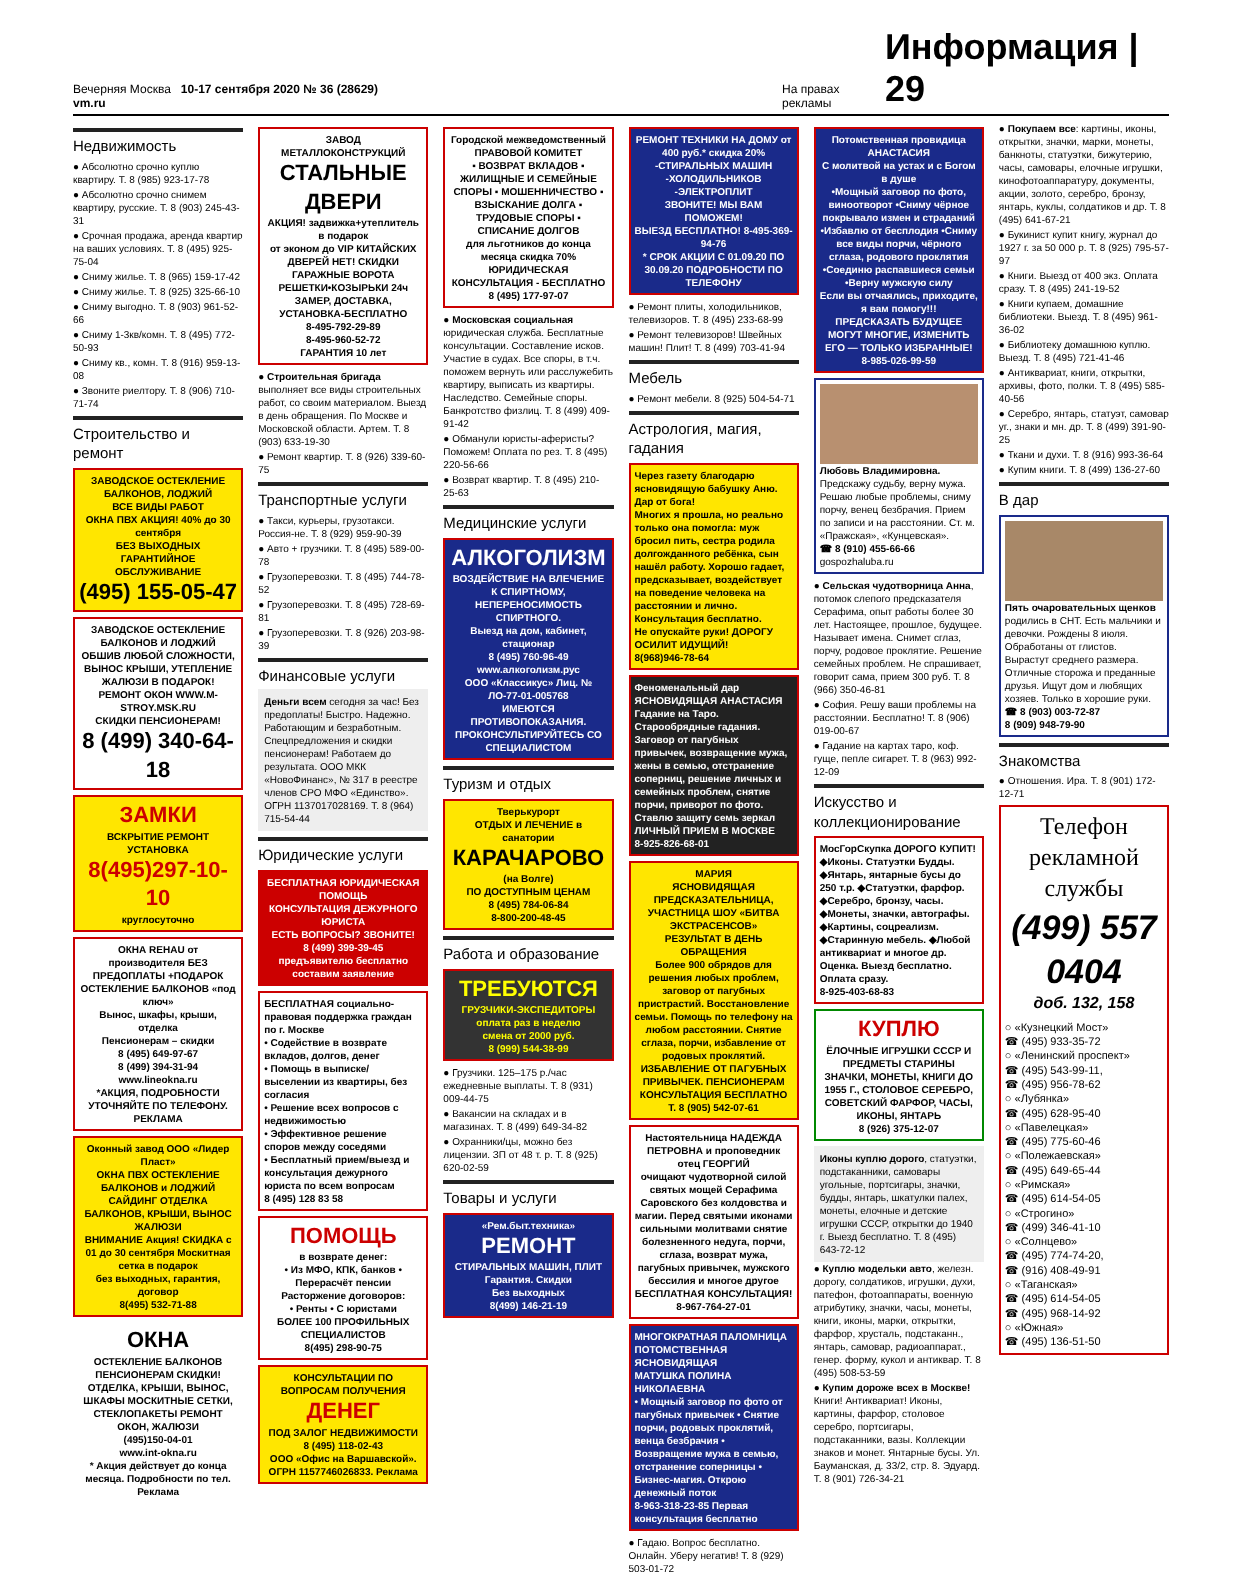Вечерняя Москва 10-17 сентября 2020 № 36 (28629) vm.ru На правах рекламы Информация | 29
Недвижимость
● Абсолютно срочно куплю квартиру. Т. 8 (985) 923-17-78
● Абсолютно срочно снимем квартиру, русские. Т. 8 (903) 245-43-31
● Срочная продажа, аренда квартир на ваших условиях. Т. 8 (495) 925-75-04
● Сниму жилье. Т. 8 (965) 159-17-42
● Сниму жилье. Т. 8 (925) 325-66-10
● Сниму выгодно. Т. 8 (903) 961-52-66
● Сниму 1-3кв/комн. Т. 8 (495) 772-50-93
● Сниму кв., комн. Т. 8 (916) 959-13-08
● Звоните риелтору. Т. 8 (906) 710-71-74
Строительство и ремонт
ЗАВОДСКОЕ ОСТЕКЛЕНИЕ БАЛКОНОВ, ЛОДЖИЙ
ВСЕ ВИДЫ РАБОТ
ОКНА ПВХ АКЦИЯ! 40% до 30 сентября
БЕЗ ВЫХОДНЫХ ГАРАНТИЙНОЕ ОБСЛУЖИВАНИЕ
(495) 155-05-47
ЗАВОДСКОЕ ОСТЕКЛЕНИЕ БАЛКОНОВ И ЛОДЖИЙ
ОБШИВ ЛЮБОЙ СЛОЖНОСТИ, ВЫНОС КРЫШИ, УТЕПЛЕНИЕ
ЖАЛЮЗИ В ПОДАРОК!
РЕМОНТ ОКОН WWW.M-STROY.MSK.RU
СКИДКИ ПЕНСИОНЕРАМ!
8 (499) 340-64-18
ЗАМКИ
ВСКРЫТИЕ РЕМОНТ УСТАНОВКА
8(495)297-10-10
круглосуточно
ОКНА REHAU от производителя БЕЗ ПРЕДОПЛАТЫ +ПОДАРОК
ОСТЕКЛЕНИЕ БАЛКОНОВ «под ключ»
Вынос, шкафы, крыши, отделка
Пенсионерам – скидки
8 (495) 649-97-67
8 (499) 394-31-94
www.lineokna.ru
*АКЦИЯ, ПОДРОБНОСТИ УТОЧНЯЙТЕ ПО ТЕЛЕФОНУ. РЕКЛАМА
Оконный завод ООО «Лидер Пласт»
ОКНА ПВХ ОСТЕКЛЕНИЕ БАЛКОНОВ и ЛОДЖИЙ
САЙДИНГ ОТДЕЛКА БАЛКОНОВ, КРЫШИ, ВЫНОС ЖАЛЮЗИ
ВНИМАНИЕ Акция! СКИДКА с 01 до 30 сентября Москитная сетка в подарок
без выходных, гарантия, договор
8(495) 532-71-88
ОКНА
ОСТЕКЛЕНИЕ БАЛКОНОВ
ПЕНСИОНЕРАМ СКИДКИ!
ОТДЕЛКА, КРЫШИ, ВЫНОС, ШКАФЫ МОСКИТНЫЕ СЕТКИ, СТЕКЛОПАКЕТЫ РЕМОНТ ОКОН, ЖАЛЮЗИ
(495)150-04-01
www.int-okna.ru
* Акция действует до конца месяца. Подробности по тел. Реклама
ЗАВОД МЕТАЛЛОКОНСТРУКЦИЙ
СТАЛЬНЫЕ ДВЕРИ
АКЦИЯ! задвижка+утеплитель в подарок
от эконом до VIP КИТАЙСКИХ ДВЕРЕЙ НЕТ! СКИДКИ
ГАРАЖНЫЕ ВОРОТА РЕШЕТКИ•КОЗЫРЬКИ 24ч
ЗАМЕР, ДОСТАВКА, УСТАНОВКА-БЕСПЛАТНО
8-495-792-29-89
8-495-960-52-72
ГАРАНТИЯ 10 лет
● Строительная бригада выполняет все виды строительных работ, со своим материалом. Выезд в день обращения. По Москве и Московской области. Артем. Т. 8 (903) 633-19-30
● Ремонт квартир. Т. 8 (926) 339-60-75
Транспортные услуги
● Такси, курьеры, грузотакси. Россия-не. Т. 8 (929) 959-90-39
● Авто + грузчики. Т. 8 (495) 589-00-78
● Грузоперевозки. Т. 8 (495) 744-78-52
● Грузоперевозки. Т. 8 (495) 728-69-81
● Грузоперевозки. Т. 8 (926) 203-98-39
Финансовые услуги
Деньги всем сегодня за час! Без предоплаты! Быстро. Надежно. Работающим и безработным. Спецпредложения и скидки пенсионерам! Работаем до результата. ООО МКК «НовоФинанс», № 317 в реестре членов СРО МФО «Единство». ОГРН 1137017028169. Т. 8 (964) 715-54-44
Юридические услуги
БЕСПЛАТНАЯ ЮРИДИЧЕСКАЯ ПОМОЩЬ
КОНСУЛЬТАЦИЯ ДЕЖУРНОГО ЮРИСТА
ЕСТЬ ВОПРОСЫ? ЗВОНИТЕ!
8 (499) 399-39-45
предъявителю бесплатно составим заявление
БЕСПЛАТНАЯ социально-правовая поддержка граждан по г. Москве
• Содействие в возврате вкладов, долгов, денег
• Помощь в выписке/выселении из квартиры, без согласия
• Решение всех вопросов с недвижимостью
• Эффективное решение споров между соседями
• Бесплатный прием/выезд и консультация дежурного юриста по всем вопросам
8 (495) 128 83 58
ПОМОЩЬ
в возврате денег:
• Из МФО, КПК, банков • Перерасчёт пенсии
Расторжение договоров:
• Ренты • С юристами
БОЛЕЕ 100 ПРОФИЛЬНЫХ СПЕЦИАЛИСТОВ
8(495) 298-90-75
КОНСУЛЬТАЦИИ ПО ВОПРОСАМ ПОЛУЧЕНИЯ
ДЕНЕГ
ПОД ЗАЛОГ НЕДВИЖИМОСТИ
8 (495) 118-02-43
ООО «Офис на Варшавской». ОГРН 1157746026833. Реклама
Городской межведомственный ПРАВОВОЙ КОМИТЕТ
▪ ВОЗВРАТ ВКЛАДОВ ▪ ЖИЛИЩНЫЕ И СЕМЕЙНЫЕ СПОРЫ ▪ МОШЕННИЧЕСТВО ▪ ВЗЫСКАНИЕ ДОЛГА ▪ ТРУДОВЫЕ СПОРЫ ▪ СПИСАНИЕ ДОЛГОВ
для льготников до конца месяца скидка 70%
ЮРИДИЧЕСКАЯ КОНСУЛЬТАЦИЯ - БЕСПЛАТНО
8 (495) 177-97-07
● Московская социальная юридическая служба. Бесплатные консультации. Составление исков. Участие в судах. Все споры, в т.ч. поможем вернуть или расслужебить квартиру, выписать из квартиры. Наследство. Семейные споры. Банкротство физлиц. Т. 8 (499) 409-91-42
● Обманули юристы-аферисты? Поможем! Оплата по рез. Т. 8 (495) 220-56-66
● Возврат квартир. Т. 8 (495) 210-25-63
Медицинские услуги
АЛКОГОЛИЗМ
ВОЗДЕЙСТВИЕ НА ВЛЕЧЕНИЕ К СПИРТНОМУ, НЕПЕРЕНОСИМОСТЬ СПИРТНОГО.
Выезд на дом, кабинет, стационар
8 (495) 760-96-49
www.алкоголизм.рус
ООО «Классикус» Лиц. № ЛО-77-01-005768
ИМЕЮТСЯ ПРОТИВОПОКАЗАНИЯ. ПРОКОНСУЛЬТИРУЙТЕСЬ СО СПЕЦИАЛИСТОМ
Туризм и отдых
Тверькурорт
ОТДЫХ И ЛЕЧЕНИЕ в санатории
КАРАЧАРОВО
(на Волге)
ПО ДОСТУПНЫМ ЦЕНАМ
8 (495) 784-06-84
8-800-200-48-45
Работа и образование
ТРЕБУЮТСЯ
ГРУЗЧИКИ-ЭКСПЕДИТОРЫ
оплата раз в неделю
смена от 2000 руб.
8 (999) 544-38-99
● Грузчики. 125–175 р./час ежедневные выплаты. Т. 8 (931) 009-44-75
● Вакансии на складах и в магазинах. Т. 8 (499) 649-34-82
● Охранники/цы, можно без лицензии. ЗП от 48 т. р. Т. 8 (925) 620-02-59
Товары и услуги
«Рем.быт.техника»
РЕМОНТ
СТИРАЛЬНЫХ МАШИН, ПЛИТ
Гарантия. Скидки
Без выходных
8(499) 146-21-19
РЕМОНТ ТЕХНИКИ НА ДОМУ от 400 руб.* скидка 20%
-СТИРАЛЬНЫХ МАШИН
-ХОЛОДИЛЬНИКОВ
-ЭЛЕКТРОПЛИТ
ЗВОНИТЕ! МЫ ВАМ ПОМОЖЕМ!
ВЫЕЗД БЕСПЛАТНО! 8-495-369-94-76
* СРОК АКЦИИ С 01.09.20 ПО 30.09.20 ПОДРОБНОСТИ ПО ТЕЛЕФОНУ
● Ремонт плиты, холодильников, телевизоров. Т. 8 (495) 233-68-99
● Ремонт телевизоров! Швейных машин! Плит! Т. 8 (499) 703-41-94
Мебель
● Ремонт мебели. 8 (925) 504-54-71
Астрология, магия, гадания
Через газету благодарю ясновидящую бабушку Аню. Дар от бога!
Многих я прошла, но реально только она помогла: муж бросил пить, сестра родила долгожданного ребёнка, сын нашёл работу. Хорошо гадает, предсказывает, воздействует на поведение человека на расстоянии и лично.
Консультация бесплатно.
Не опускайте руки! ДОРОГУ ОСИЛИТ ИДУЩИЙ!
8(968)946-78-64
Феноменальный дар ЯСНОВИДЯЩАЯ АНАСТАСИЯ
Гадание на Таро. Старообрядные гадания. Заговор от пагубных привычек, возвращение мужа, жены в семью, отстранение соперниц, решение личных и семейных проблем, снятие порчи, приворот по фото. Ставлю защиту семь зеркал
ЛИЧНЫЙ ПРИЕМ В МОСКВЕ
8-925-826-68-01
МАРИЯ
ЯСНОВИДЯЩАЯ ПРЕДСКАЗАТЕЛЬНИЦА, УЧАСТНИЦА ШОУ «БИТВА ЭКСТРАСЕНСОВ»
РЕЗУЛЬТАТ В ДЕНЬ ОБРАЩЕНИЯ
Более 900 обрядов для решения любых проблем, заговор от пагубных пристрастий. Восстановление семьи. Помощь по телефону на любом расстоянии. Снятие сглаза, порчи, избавление от родовых проклятий.
ИЗБАВЛЕНИЕ ОТ ПАГУБНЫХ ПРИВЫЧЕК. ПЕНСИОНЕРАМ КОНСУЛЬТАЦИЯ БЕСПЛАТНО
Т. 8 (905) 542-07-61
Настоятельница НАДЕЖДА ПЕТРОВНА и проповедник отец ГЕОРГИЙ
очищают чудотворной силой святых мощей Серафима Саровского без колдовства и магии. Перед святыми иконами сильными молитвами снятие болезненного недуга, порчи, сглаза, возврат мужа, пагубных привычек, мужского бессилия и многое другое
БЕСПЛАТНАЯ КОНСУЛЬТАЦИЯ!
8-967-764-27-01
МНОГОКРАТНАЯ ПАЛОМНИЦА ПОТОМСТВЕННАЯ ЯСНОВИДЯЩАЯ
МАТУШКА ПОЛИНА НИКОЛАЕВНА
• Мощный заговор по фото от пагубных привычек • Снятие порчи, родовых проклятий, венца безбрачия • Возвращение мужа в семью, отстранение соперницы • Бизнес-магия. Открою денежный поток
8-963-318-23-85 Первая консультация бесплатно
● Гадаю. Вопрос бесплатно. Онлайн. Уберу негатив! Т. 8 (929) 503-01-72
Потомственная провидица АНАСТАСИЯ
С молитвой на устах и с Богом в душе
•Мощный заговор по фото, виноотворот •Сниму чёрное покрывало измен и страданий •Избавлю от бесплодия •Сниму все виды порчи, чёрного сглаза, родового проклятия •Соединю распавшиеся семьи •Верну мужскую силу
Если вы отчаялись, приходите, я вам помогу!!!
ПРЕДСКАЗАТЬ БУДУЩЕЕ МОГУТ МНОГИЕ, ИЗМЕНИТЬ ЕГО — ТОЛЬКО ИЗБРАННЫЕ!
8-985-026-99-59
Любовь Владимировна. Предскажу судьбу, верну мужа. Решаю любые проблемы, сниму порчу, венец безбрачия. Прием по записи и на расстоянии. Ст. м. «Пражская», «Кунцевская».
☎ 8 (910) 455-66-66
gospozhaluba.ru
● Сельская чудотворница Анна, потомок слепого предсказателя Серафима, опыт работы более 30 лет. Настоящее, прошлое, будущее. Называет имена. Снимет сглаз, порчу, родовое проклятие. Решение семейных проблем. Не спрашивает, говорит сама, прием 300 руб. Т. 8 (966) 350-46-81
● София. Решу ваши проблемы на расстоянии. Бесплатно! Т. 8 (906) 019-00-67
● Гадание на картах таро, коф. гуще, пепле сигарет. Т. 8 (963) 992-12-09
Искусство и коллекционирование
МосГорСкупка ДОРОГО КУПИТ!
◆Иконы. Статуэтки Будды. ◆Янтарь, янтарные бусы до 250 т.р. ◆Статуэтки, фарфор. ◆Серебро, бронзу, часы. ◆Монеты, значки, автографы. ◆Картины, соцреализм. ◆Старинную мебель. ◆Любой антиквариат и многое др.
Оценка. Выезд бесплатно. Оплата сразу.
8-925-403-68-83
КУПЛЮ
ЁЛОЧНЫЕ ИГРУШКИ СССР И ПРЕДМЕТЫ СТАРИНЫ
ЗНАЧКИ, МОНЕТЫ, КНИГИ ДО 1955 Г., СТОЛОВОЕ СЕРЕБРО, СОВЕТСКИЙ ФАРФОР, ЧАСЫ, ИКОНЫ, ЯНТАРЬ
8 (926) 375-12-07
Иконы куплю дорого, статуэтки, подстаканники, самовары угольные, портсигары, значки, будды, янтарь, шкатулки палех, монеты, елочные и детские игрушки СССР, открытки до 1940 г. Выезд бесплатно. Т. 8 (495) 643-72-12
● Куплю модельки авто, железн. дорогу, солдатиков, игрушки, духи, патефон, фотоаппараты, военную атрибутику, значки, часы, монеты, книги, иконы, марки, открытки, фарфор, хрусталь, подстаканн., янтарь, самовар, радиоаппарат., генер. форму, кукол и антиквар. Т. 8 (495) 508-53-59
● Купим дороже всех в Москве! Книги! Антиквариат! Иконы, картины, фарфор, столовое серебро, портсигары, подстаканники, вазы. Коллекции знаков и монет. Янтарные бусы. Ул. Бауманская, д. 33/2, стр. 8. Эдуард. Т. 8 (901) 726-34-21
● Покупаем все: картины, иконы, открытки, значки, марки, монеты, банкноты, статуэтки, бижутерию, часы, самовары, елочные игрушки, кинофотоаппаратуру, документы, акции, золото, серебро, бронзу, янтарь, куклы, солдатиков и др. Т. 8 (495) 641-67-21
● Букинист купит книгу, журнал до 1927 г. за 50 000 р. Т. 8 (925) 795-57-97
● Книги. Выезд от 400 экз. Оплата сразу. Т. 8 (495) 241-19-52
● Книги купаем, домашние библиотеки. Выезд. Т. 8 (495) 961-36-02
● Библиотеку домашнюю куплю. Выезд. Т. 8 (495) 721-41-46
● Антиквариат, книги, открытки, архивы, фото, полки. Т. 8 (495) 585-40-56
● Серебро, янтарь, статуэт, самовар уг., знаки и мн. др. Т. 8 (499) 391-90-25
● Ткани и духи. Т. 8 (916) 993-36-64
● Купим книги. Т. 8 (499) 136-27-60
В дар
Пять очаровательных щенков родились в СНТ. Есть мальчики и девочки. Рождены 8 июля. Обработаны от глистов. Вырастут среднего размера. Отличные сторожа и преданные друзья. Ищут дом и любящих хозяев. Только в хорошие руки.
☎ 8 (903) 003-72-87
8 (909) 948-79-90
Знакомства
● Отношения. Ира. Т. 8 (901) 172-12-71
Телефон рекламной службы
(499) 557 0404
доб. 132, 158
○ «Кузнецкий Мост»
☎ (495) 933-35-72
○ «Ленинский проспект»
☎ (495) 543-99-11,
☎ (495) 956-78-62
○ «Лубянка»
☎ (495) 628-95-40
○ «Павелецкая»
☎ (495) 775-60-46
○ «Полежаевская»
☎ (495) 649-65-44
○ «Римская»
☎ (495) 614-54-05
○ «Строгино»
☎ (499) 346-41-10
○ «Солнцево»
☎ (495) 774-74-20,
☎ (916) 408-49-91
○ «Таганская»
☎ (495) 614-54-05
☎ (495) 968-14-92
○ «Южная»
☎ (495) 136-51-50